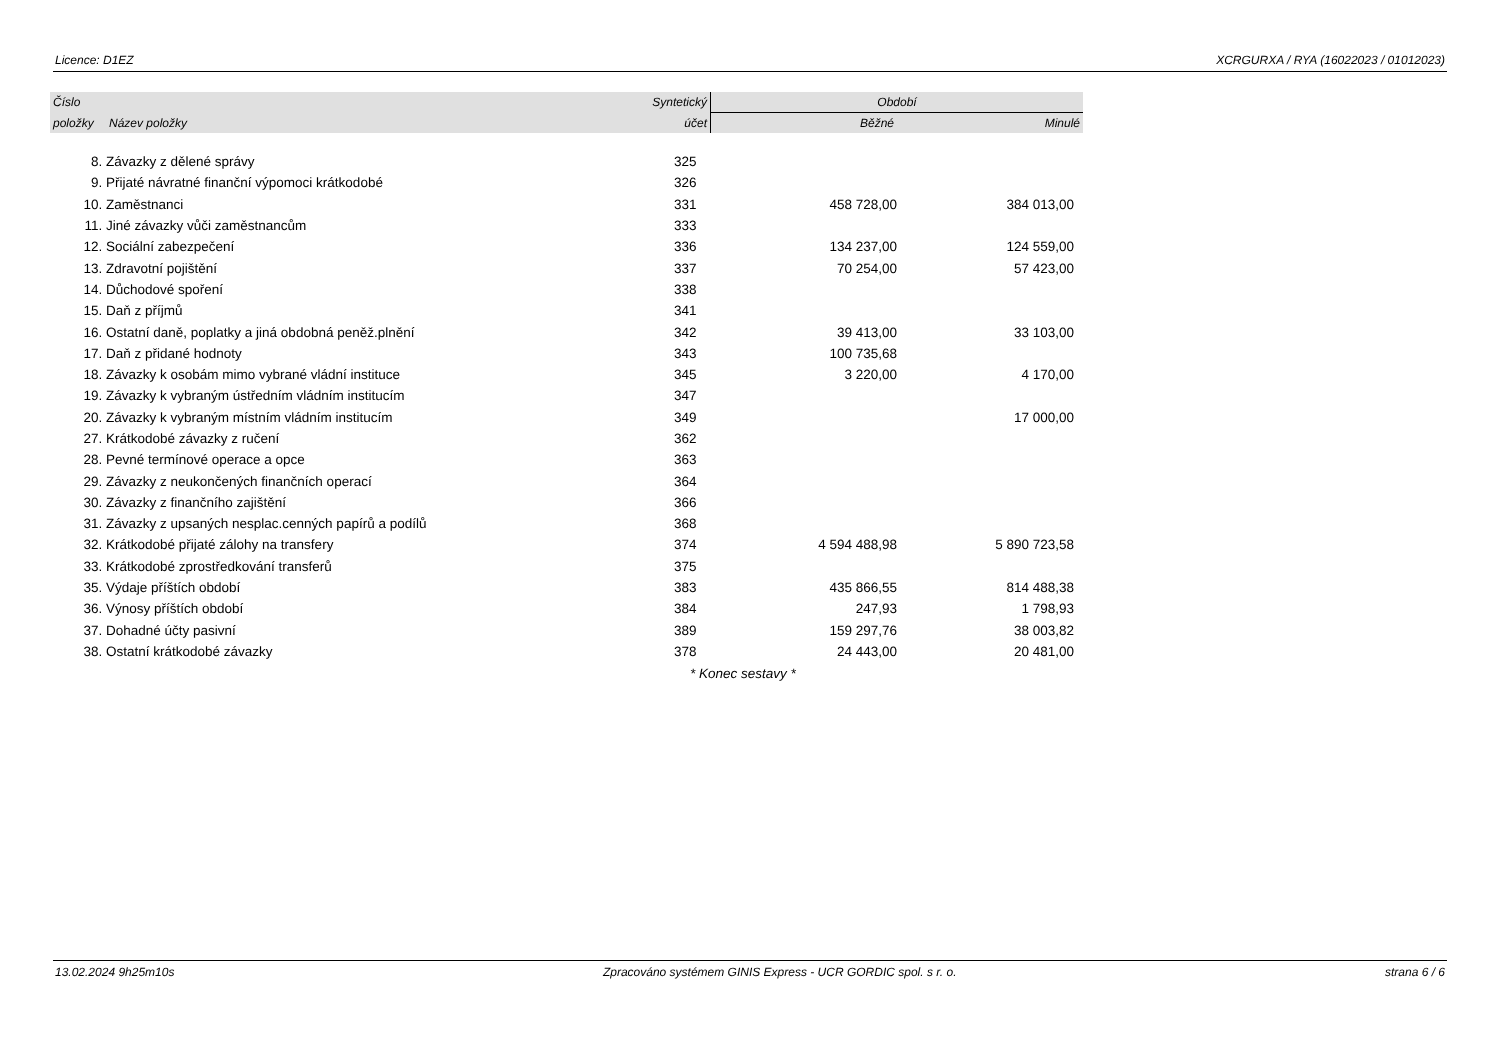Licence: D1EZ XCRGURXA / RYA (16022023 / 01012023)
| Číslo | | Syntetický | Období | |
| --- | --- | --- | --- | --- |
| položky | Název položky | účet | Běžné | Minulé |
| 8. | Závazky z dělené správy | 325 | | |
| 9. | Přijaté návratné finanční výpomoci krátkodobé | 326 | | |
| 10. | Zaměstnanci | 331 | 458 728,00 | 384 013,00 |
| 11. | Jiné závazky vůči zaměstnancům | 333 | | |
| 12. | Sociální zabezpečení | 336 | 134 237,00 | 124 559,00 |
| 13. | Zdravotní pojištění | 337 | 70 254,00 | 57 423,00 |
| 14. | Důchodové spoření | 338 | | |
| 15. | Daň z příjmů | 341 | | |
| 16. | Ostatní daně, poplatky a jiná obdobná peněž.plnění | 342 | 39 413,00 | 33 103,00 |
| 17. | Daň z přidané hodnoty | 343 | 100 735,68 | |
| 18. | Závazky k osobám mimo vybrané vládní instituce | 345 | 3 220,00 | 4 170,00 |
| 19. | Závazky k vybraným ústředním vládním institucím | 347 | | |
| 20. | Závazky k vybraným místním vládním institucím | 349 | | 17 000,00 |
| 27. | Krátkodobé závazky z ručení | 362 | | |
| 28. | Pevné termínové operace a opce | 363 | | |
| 29. | Závazky z neukončených finančních operací | 364 | | |
| 30. | Závazky z finančního zajištění | 366 | | |
| 31. | Závazky z upsaných nesplac.cenných papírů a podílů | 368 | | |
| 32. | Krátkodobé přijaté zálohy na transfery | 374 | 4 594 488,98 | 5 890 723,58 |
| 33. | Krátkodobé zprostředkování transferů | 375 | | |
| 35. | Výdaje příštích období | 383 | 435 866,55 | 814 488,38 |
| 36. | Výnosy příštích období | 384 | 247,93 | 1 798,93 |
| 37. | Dohadné účty pasivní | 389 | 159 297,76 | 38 003,82 |
| 38. | Ostatní krátkodobé závazky | 378 | 24 443,00 | 20 481,00 |
* Konec sestavy *
13.02.2024 9h25m10s Zpracováno systémem GINIS Express - UCR GORDIC spol. s r. o. strana 6 / 6